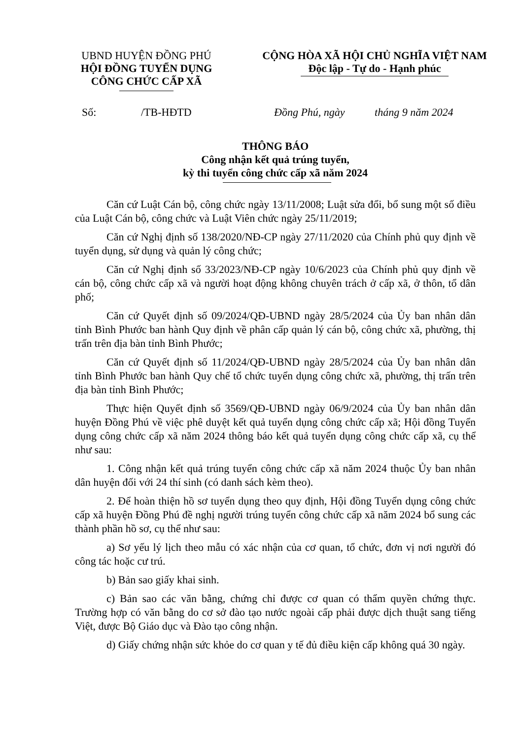UBND HUYỆN ĐỒNG PHÚ
HỘI ĐỒNG TUYỂN DỤNG
CÔNG CHỨC CẤP XÃ
CỘNG HÒA XÃ HỘI CHỦ NGHĨA VIỆT NAM
Độc lập - Tự do - Hạnh phúc
Số: /TB-HĐTD Đồng Phú, ngày tháng 9 năm 2024
THÔNG BÁO
Công nhận kết quả trúng tuyển,
kỳ thi tuyển công chức cấp xã năm 2024
Căn cứ Luật Cán bộ, công chức ngày 13/11/2008; Luật sửa đổi, bổ sung một số điều của Luật Cán bộ, công chức và Luật Viên chức ngày 25/11/2019;
Căn cứ Nghị định số 138/2020/NĐ-CP ngày 27/11/2020 của Chính phủ quy định về tuyển dụng, sử dụng và quản lý công chức;
Căn cứ Nghị định số 33/2023/NĐ-CP ngày 10/6/2023 của Chính phủ quy định về cán bộ, công chức cấp xã và người hoạt động không chuyên trách ở cấp xã, ở thôn, tổ dân phố;
Căn cứ Quyết định số 09/2024/QĐ-UBND ngày 28/5/2024 của Ủy ban nhân dân tỉnh Bình Phước ban hành Quy định về phân cấp quản lý cán bộ, công chức xã, phường, thị trấn trên địa bàn tỉnh Bình Phước;
Căn cứ Quyết định số 11/2024/QĐ-UBND ngày 28/5/2024 của Ủy ban nhân dân tỉnh Bình Phước ban hành Quy chế tổ chức tuyển dụng công chức xã, phường, thị trấn trên địa bàn tỉnh Bình Phước;
Thực hiện Quyết định số 3569/QĐ-UBND ngày 06/9/2024 của Ủy ban nhân dân huyện Đồng Phú về việc phê duyệt kết quả tuyển dụng công chức cấp xã; Hội đồng Tuyển dụng công chức cấp xã năm 2024 thông báo kết quả tuyển dụng công chức cấp xã, cụ thể như sau:
1. Công nhận kết quả trúng tuyển công chức cấp xã năm 2024 thuộc Ủy ban nhân dân huyện đối với 24 thí sinh (có danh sách kèm theo).
2. Để hoàn thiện hồ sơ tuyển dụng theo quy định, Hội đồng Tuyển dụng công chức cấp xã huyện Đồng Phú đề nghị người trúng tuyển công chức cấp xã năm 2024 bổ sung các thành phần hồ sơ, cụ thể như sau:
a) Sơ yếu lý lịch theo mẫu có xác nhận của cơ quan, tổ chức, đơn vị nơi người đó công tác hoặc cư trú.
b) Bản sao giấy khai sinh.
c) Bản sao các văn bằng, chứng chỉ được cơ quan có thẩm quyền chứng thực. Trường hợp có văn bằng do cơ sở đào tạo nước ngoài cấp phải được dịch thuật sang tiếng Việt, được Bộ Giáo dục và Đào tạo công nhận.
d) Giấy chứng nhận sức khỏe do cơ quan y tế đủ điều kiện cấp không quá 30 ngày.